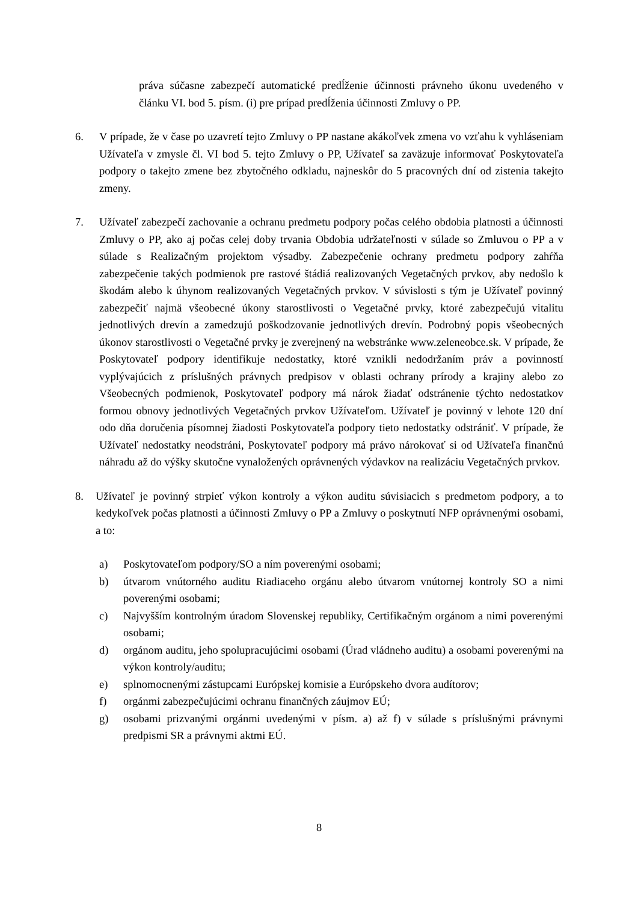práva súčasne zabezpečí automatické predĺženie účinnosti právneho úkonu uvedeného v článku VI. bod 5. písm. (i) pre prípad predĺženia účinnosti Zmluvy o PP.
6. V prípade, že v čase po uzavretí tejto Zmluvy o PP nastane akákoľvek zmena vo vzťahu k vyhláseniam Užívateľa v zmysle čl. VI bod 5. tejto Zmluvy o PP, Užívateľ sa zaväzuje informovať Poskytovateľa podpory o takejto zmene bez zbytočného odkladu, najneskôr do 5 pracovných dní od zistenia takejto zmeny.
7. Užívateľ zabezpečí zachovanie a ochranu predmetu podpory počas celého obdobia platnosti a účinnosti Zmluvy o PP, ako aj počas celej doby trvania Obdobia udržateľnosti v súlade so Zmluvou o PP a v súlade s Realizačným projektom výsadby. Zabezpečenie ochrany predmetu podpory zahŕňa zabezpečenie takých podmienok pre rastové štádiá realizovaných Vegetačných prvkov, aby nedošlo k škodám alebo k úhynom realizovaných Vegetačných prvkov. V súvislosti s tým je Užívateľ povinný zabezpečiť najmä všeobecné úkony starostlivosti o Vegetačné prvky, ktoré zabezpečujú vitalitu jednotlivých drevín a zamedzujú poškodzovanie jednotlivých drevín. Podrobný popis všeobecných úkonov starostlivosti o Vegetačné prvky je zverejnený na webstránke www.zeleneobce.sk. V prípade, že Poskytovateľ podpory identifikuje nedostatky, ktoré vznikli nedodržaním práv a povinností vyplývajúcich z príslušných právnych predpisov v oblasti ochrany prírody a krajiny alebo zo Všeobecných podmienok, Poskytovateľ podpory má nárok žiadať odstránenie týchto nedostatkov formou obnovy jednotlivých Vegetačných prvkov Užívateľom. Užívateľ je povinný v lehote 120 dní odo dňa doručenia písomnej žiadosti Poskytovateľa podpory tieto nedostatky odstrániť. V prípade, že Užívateľ nedostatky neodstráni, Poskytovateľ podpory má právo nárokovať si od Užívateľa finančnú náhradu až do výšky skutočne vynaložených oprávnených výdavkov na realizáciu Vegetačných prvkov.
8. Užívateľ je povinný strpieť výkon kontroly a výkon auditu súvisiacich s predmetom podpory, a to kedykoľvek počas platnosti a účinnosti Zmluvy o PP a Zmluvy o poskytnutí NFP oprávnenými osobami, a to:
a) Poskytovateľom podpory/SO a ním poverenými osobami;
b) útvarom vnútorného auditu Riadiaceho orgánu alebo útvarom vnútornej kontroly SO a nimi poverenými osobami;
c) Najvyšším kontrolným úradom Slovenskej republiky, Certifikačným orgánom a nimi poverenými osobami;
d) orgánom auditu, jeho spolupracujúcimi osobami (Úrad vládneho auditu) a osobami poverenými na výkon kontroly/auditu;
e) splnomocnenými zástupcami Európskej komisie a Európskeho dvora audítorov;
f) orgánmi zabezpečujúcimi ochranu finančných záujmov EÚ;
g) osobami prizvanými orgánmi uvedenými v písm. a) až f) v súlade s príslušnými právnymi predpismi SR a právnymi aktmi EÚ.
8